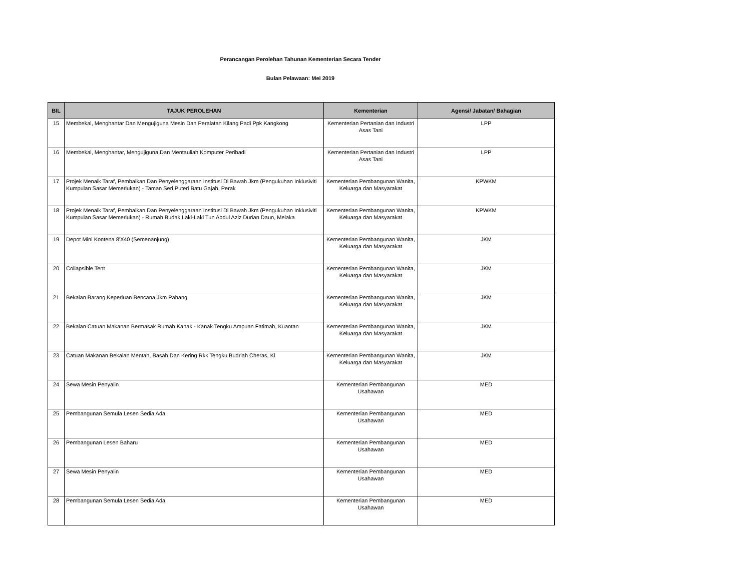Perancangan Perolehan Tahunan Kementerian Secara Tender
Bulan Pelawaan: Mei 2019
| BIL | TAJUK PEROLEHAN | Kementerian | Agensi/ Jabatan/ Bahagian |
| --- | --- | --- | --- |
| 15 | Membekal, Menghantar Dan Mengujiguna Mesin Dan Peralatan Kilang Padi Ppk Kangkong | Kementerian Pertanian dan Industri Asas Tani | LPP |
| 16 | Membekal, Menghantar, Mengujiguna Dan Mentauliah Komputer Peribadi | Kementerian Pertanian dan Industri Asas Tani | LPP |
| 17 | Projek Menaik Taraf, Pembaikan Dan Penyelenggaraan Institusi Di Bawah Jkm (Pengukuhan Inklusiviti Kumpulan Sasar Memerlukan) - Taman Seri Puteri Batu Gajah, Perak | Kementerian Pembangunan Wanita, Keluarga dan Masyarakat | KPWKM |
| 18 | Projek Menaik Taraf, Pembaikan Dan Penyelenggaraan Institusi Di Bawah Jkm (Pengukuhan Inklusiviti Kumpulan Sasar Memerlukan) - Rumah Budak Laki-Laki Tun Abdul Aziz Durian Daun, Melaka | Kementerian Pembangunan Wanita, Keluarga dan Masyarakat | KPWKM |
| 19 | Depot Mini Kontena 8'X40 (Semenanjung) | Kementerian Pembangunan Wanita, Keluarga dan Masyarakat | JKM |
| 20 | Collapsible Tent | Kementerian Pembangunan Wanita, Keluarga dan Masyarakat | JKM |
| 21 | Bekalan Barang Keperluan Bencana Jkm Pahang | Kementerian Pembangunan Wanita, Keluarga dan Masyarakat | JKM |
| 22 | Bekalan Catuan Makanan Bermasak Rumah Kanak - Kanak Tengku Ampuan Fatimah, Kuantan | Kementerian Pembangunan Wanita, Keluarga dan Masyarakat | JKM |
| 23 | Catuan Makanan Bekalan Mentah, Basah Dan Kering Rkk Tengku Budriah Cheras, Kl | Kementerian Pembangunan Wanita, Keluarga dan Masyarakat | JKM |
| 24 | Sewa Mesin Penyalin | Kementerian Pembangunan Usahawan | MED |
| 25 | Pembangunan Semula Lesen Sedia Ada | Kementerian Pembangunan Usahawan | MED |
| 26 | Pembangunan Lesen Baharu | Kementerian Pembangunan Usahawan | MED |
| 27 | Sewa Mesin Penyalin | Kementerian Pembangunan Usahawan | MED |
| 28 | Pembangunan Semula Lesen Sedia Ada | Kementerian Pembangunan Usahawan | MED |